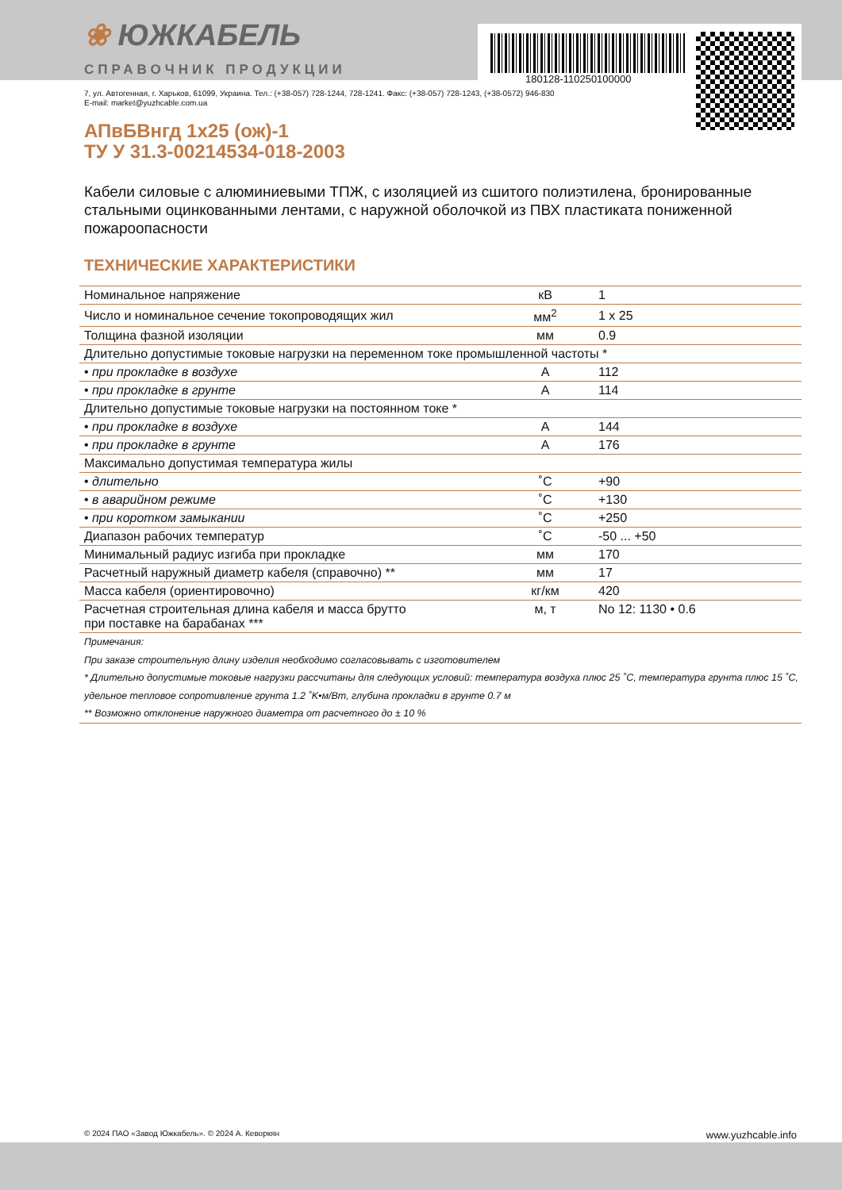180128-110250100000
❀ ЮЖКАБЕЛЬ
СПРАВОЧНИК ПРОДУКЦИИ
7, ул. Автогенная, г. Харьков, 61099, Украина. Тел.: (+38-057) 728-1244, 728-1241. Факс: (+38-057) 728-1243, (+38-0572) 946-830
E-mail: market@yuzhcable.com.ua
АПвБВнгд 1х25 (ож)-1
ТУ У 31.3-00214534-018-2003
Кабели силовые с алюминиевыми ТПЖ, с изоляцией из сшитого полиэтилена, бронированные стальными оцинкованными лентами, с наружной оболочкой из ПВХ пластиката пониженной пожароопасности
ТЕХНИЧЕСКИЕ ХАРАКТЕРИСТИКИ
| Номинальное напряжение | кВ | 1 |
| Число и номинальное сечение токопроводящих жил | мм<sup>2</sup> | 1 x 25 |
| Толщина фазной изоляции | мм | 0.9 |
| Длительно допустимые токовые нагрузки на переменном токе промышленной частоты * | | |
| • при прокладке в воздухе | А | 112 |
| • при прокладке в грунте | А | 114 |
| Длительно допустимые токовые нагрузки на постоянном токе * | | |
| • при прокладке в воздухе | А | 144 |
| • при прокладке в грунте | А | 176 |
| Максимально допустимая температура жилы | | |
| • длительно | ˚С | +90 |
| • в аварийном режиме | ˚С | +130 |
| • при коротком замыкании | ˚С | +250 |
| Диапазон рабочих температур | ˚С | -50 ... +50 |
| Минимальный радиус изгиба при прокладке | мм | 170 |
| Расчетный наружный диаметр кабеля (справочно) ** | мм | 17 |
| Масса кабеля (ориентировочно) | кг/км | 420 |
| Расчетная строительная длина кабеля и масса брутто при поставке на барабанах *** | м, т | No 12: 1130 • 0.6 |
Примечания:
При заказе строительную длину изделия необходимо согласовывать с изготовителем
* Длительно допустимые токовые нагрузки рассчитаны для следующих условий: температура воздуха плюс 25 ˚С, температура грунта плюс 15 ˚С, удельное тепловое сопротивление грунта 1.2 ˚K•м/Вт, глубина прокладки в грунте 0.7 м
** Возможно отклонение наружного диаметра от расчетного до ± 10 %
© 2024 ПАО «Завод Южкабель». © 2024 А. Кеворкян www.yuzhcable.info